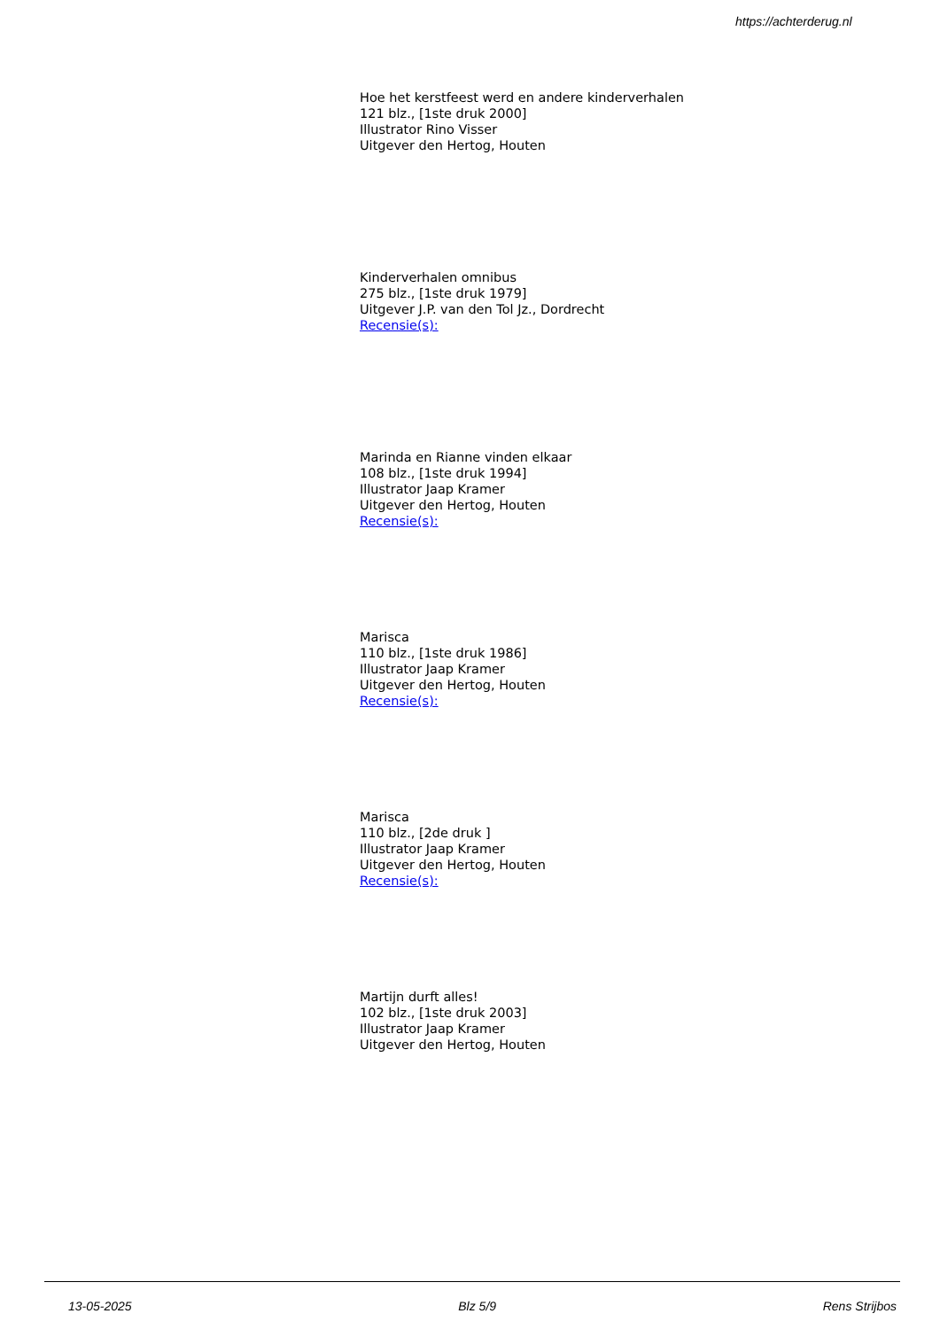https://achterderug.nl
Hoe het kerstfeest werd en andere kinderverhalen
121 blz., [1ste druk 2000]
Illustrator Rino Visser
Uitgever den Hertog, Houten
Kinderverhalen omnibus
275 blz., [1ste druk 1979]
Uitgever J.P. van den Tol Jz., Dordrecht
Recensie(s):
Marinda en Rianne vinden elkaar
108 blz., [1ste druk 1994]
Illustrator Jaap Kramer
Uitgever den Hertog, Houten
Recensie(s):
Marisca
110 blz., [1ste druk 1986]
Illustrator Jaap Kramer
Uitgever den Hertog, Houten
Recensie(s):
Marisca
110 blz., [2de druk ]
Illustrator Jaap Kramer
Uitgever den Hertog, Houten
Recensie(s):
Martijn durft alles!
102 blz., [1ste druk 2003]
Illustrator Jaap Kramer
Uitgever den Hertog, Houten
13-05-2025 Blz 5/9 Rens Strijbos